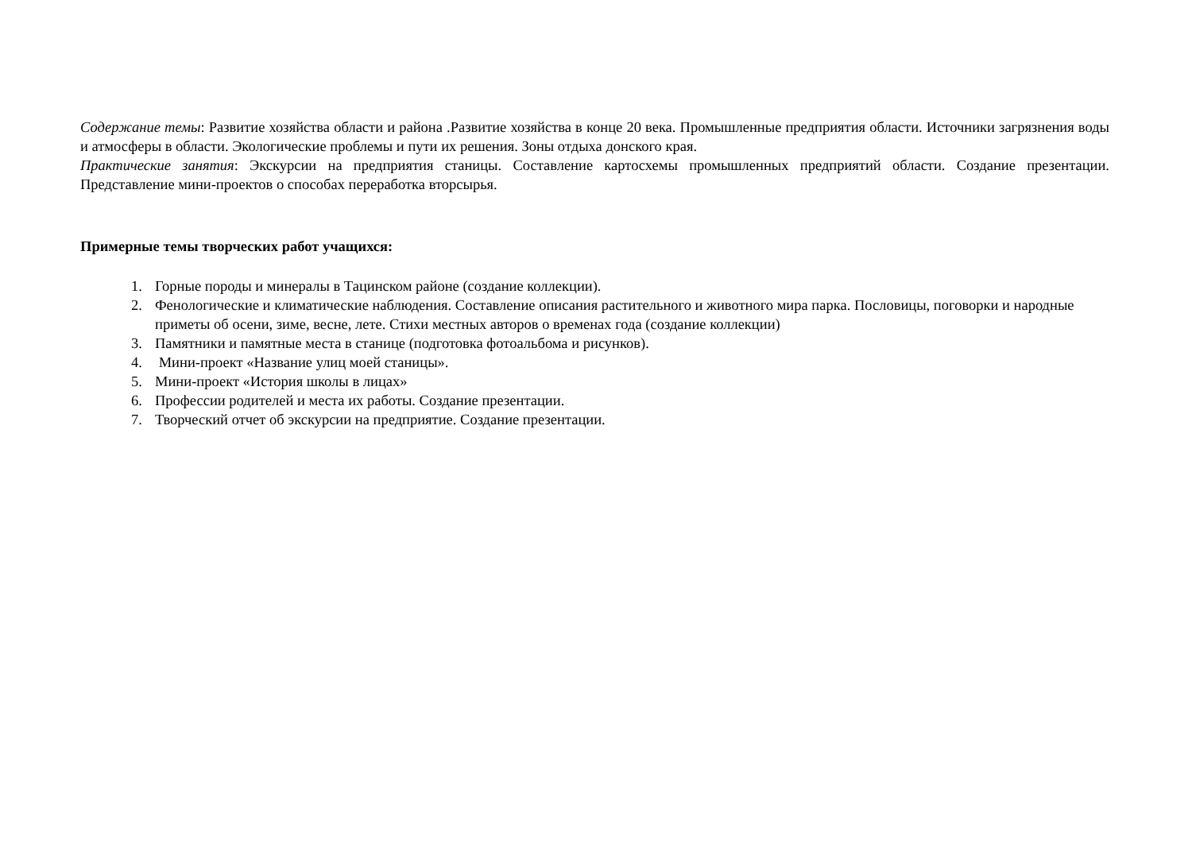Содержание темы: Развитие хозяйства области и района .Развитие хозяйства в конце 20 века. Промышленные предприятия области. Источники загрязнения воды и атмосферы в области. Экологические проблемы и пути их решения. Зоны отдыха донского края.
Практические занятия: Экскурсии на предприятия станицы. Составление картосхемы промышленных предприятий области. Создание презентации. Представление мини-проектов о способах переработка вторсырья.
Примерные темы творческих работ учащихся:
1. Горные породы и минералы в Тацинском районе (создание коллекции).
2. Фенологические и климатические наблюдения. Составление описания растительного и животного мира парка. Пословицы, поговорки и народные приметы об осени, зиме, весне, лете. Стихи местных авторов о временах года (создание коллекции)
3. Памятники и памятные места в станице (подготовка фотоальбома и рисунков).
4. Мини-проект «Название улиц моей станицы».
5. Мини-проект «История школы в лицах»
6. Профессии родителей и места их работы. Создание презентации.
7. Творческий отчет об экскурсии на предприятие. Создание презентации.